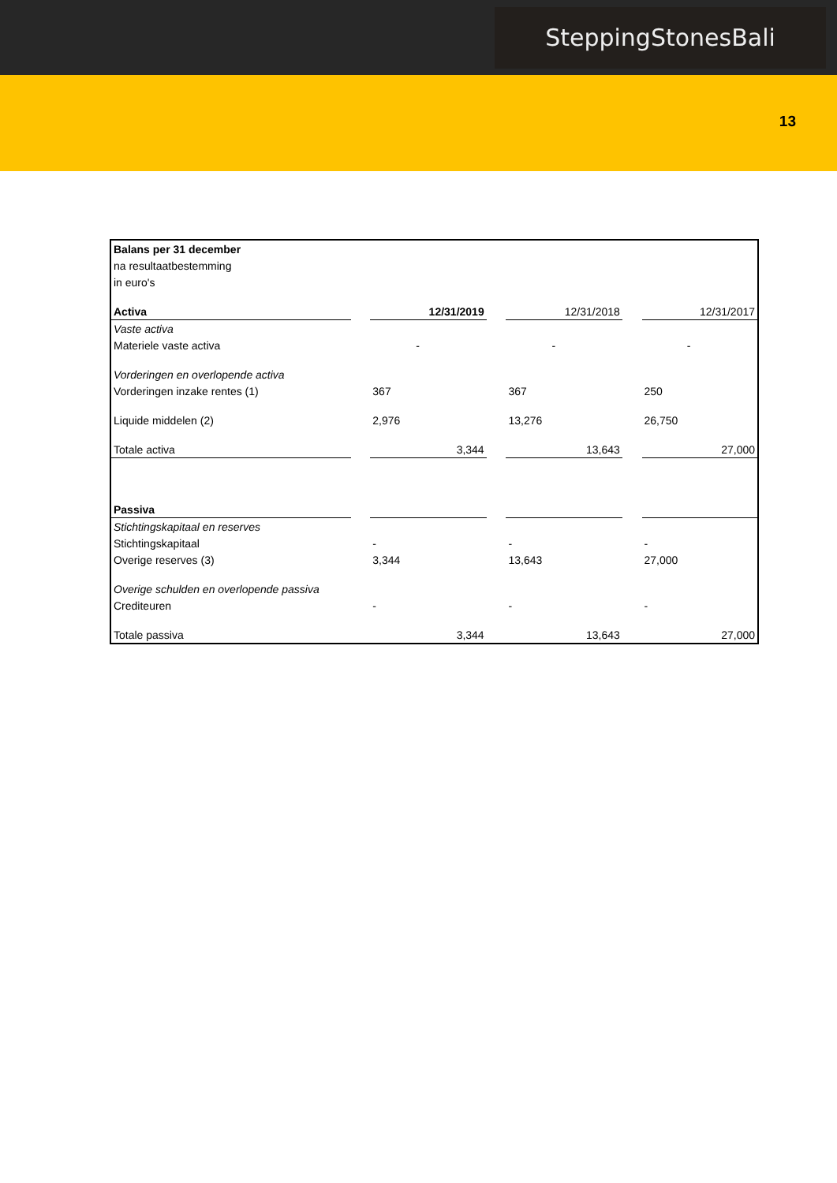SteppingStonesBali
13
| Balans per 31 december | | | | | | |
| na resultaatbestemming | | | | | | |
| in euro's | | | | | | |
| Activa | | 12/31/2019 | | 12/31/2018 | | 12/31/2017 |
| Vaste activa | | | | | | |
| Materiele vaste activa | | - | | - | | - |
| Vorderingen en overlopende activa | | | | | | |
| Vorderingen inzake rentes (1) | | 367 | | 367 | | 250 |
| Liquide middelen (2) | | 2,976 | | 13,276 | | 26,750 |
| Totale activa | | 3,344 | | 13,643 | | 27,000 |
| Passiva | | | | | | |
| Stichtingskapitaal en reserves | | | | | | |
| Stichtingskapitaal | | - | | - | | - |
| Overige reserves (3) | | 3,344 | | 13,643 | | 27,000 |
| Overige schulden en overlopende passiva | | | | | | |
| Crediteuren | | - | | - | | - |
| Totale passiva | | 3,344 | | 13,643 | | 27,000 |